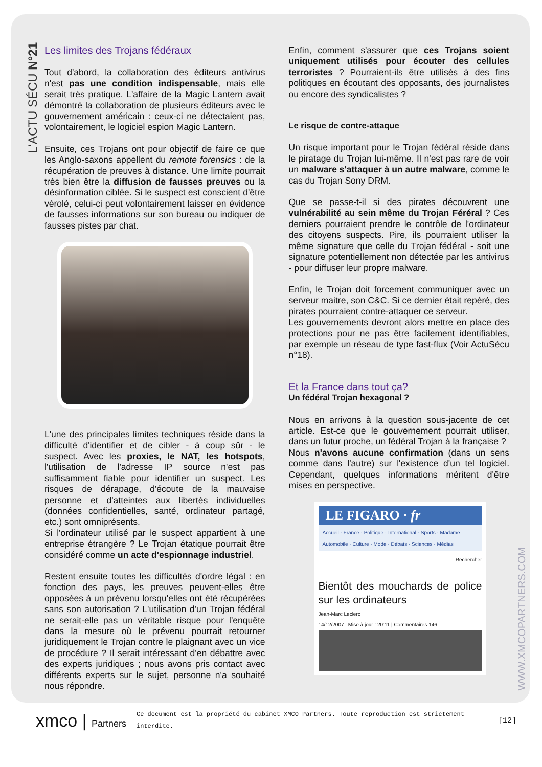L'ACTU SÉCU N°21
Les limites des Trojans fédéraux
Tout d'abord, la collaboration des éditeurs antivirus n'est pas une condition indispensable, mais elle serait très pratique. L'affaire de la Magic Lantern avait démontré la collaboration de plusieurs éditeurs avec le gouvernement américain : ceux-ci ne détectaient pas, volontairement, le logiciel espion Magic Lantern.
Ensuite, ces Trojans ont pour objectif de faire ce que les Anglo-saxons appellent du remote forensics : de la récupération de preuves à distance. Une limite pourrait très bien être la diffusion de fausses preuves ou la désinformation ciblée. Si le suspect est conscient d'être vérolé, celui-ci peut volontairement laisser en évidence de fausses informations sur son bureau ou indiquer de fausses pistes par chat.
L'une des principales limites techniques réside dans la difficulté d'identifier et de cibler - à coup sûr - le suspect. Avec les proxies, le NAT, les hotspots, l'utilisation de l'adresse IP source n'est pas suffisamment fiable pour identifier un suspect. Les risques de dérapage, d'écoute de la mauvaise personne et d'atteintes aux libertés individuelles (données confidentielles, santé, ordinateur partagé, etc.) sont omniprésents.
Si l'ordinateur utilisé par le suspect appartient à une entreprise étrangère ? Le Trojan étatique pourrait être considéré comme un acte d'espionnage industriel.
Restent ensuite toutes les difficultés d'ordre légal : en fonction des pays, les preuves peuvent-elles être opposées à un prévenu lorsqu'elles ont été récupérées sans son autorisation ? L'utilisation d'un Trojan fédéral ne serait-elle pas un véritable risque pour l'enquête dans la mesure où le prévenu pourrait retourner juridiquement le Trojan contre le plaignant avec un vice de procédure ? Il serait intéressant d'en débattre avec des experts juridiques ; nous avons pris contact avec différents experts sur le sujet, personne n'a souhaité nous répondre.
Enfin, comment s'assurer que ces Trojans soient uniquement utilisés pour écouter des cellules terroristes ? Pourraient-ils être utilisés à des fins politiques en écoutant des opposants, des journalistes ou encore des syndicalistes ?
Le risque de contre-attaque
Un risque important pour le Trojan fédéral réside dans le piratage du Trojan lui-même. Il n'est pas rare de voir un malware s'attaquer à un autre malware, comme le cas du Trojan Sony DRM.
Que se passe-t-il si des pirates découvrent une vulnérabilité au sein même du Trojan Féréral ? Ces derniers pourraient prendre le contrôle de l'ordinateur des citoyens suspects. Pire, ils pourraient utiliser la même signature que celle du Trojan fédéral - soit une signature potentiellement non détectée par les antivirus - pour diffuser leur propre malware.
Enfin, le Trojan doit forcement communiquer avec un serveur maitre, son C&C. Si ce dernier était repéré, des pirates pourraient contre-attaquer ce serveur.
Les gouvernements devront alors mettre en place des protections pour ne pas être facilement identifiables, par exemple un réseau de type fast-flux (Voir ActuSécu n°18).
Et la France dans tout ça?
Un fédéral Trojan hexagonal ?
Nous en arrivons à la question sous-jacente de cet article. Est-ce que le gouvernement pourrait utiliser, dans un futur proche, un fédéral Trojan à la française ?
Nous n'avons aucune confirmation (dans un sens comme dans l'autre) sur l'existence d'un tel logiciel. Cependant, quelques informations méritent d'être mises en perspective.
LE FIGARO · fr
Accueil · France · Politique · International · Sports · Madame
Automobile · Culture · Mode · Débats · Sciences · Médias
Rechercher
Bientôt des mouchards de police sur les ordinateurs
Jean-Marc Leclerc
14/12/2007 | Mise à jour : 20:11 | Commentaires 146
WWW.XMCOPARTNERS.COM
xmco | Partners
Ce document est la propriété du cabinet XMCO Partners. Toute reproduction est strictement interdite.
[12]